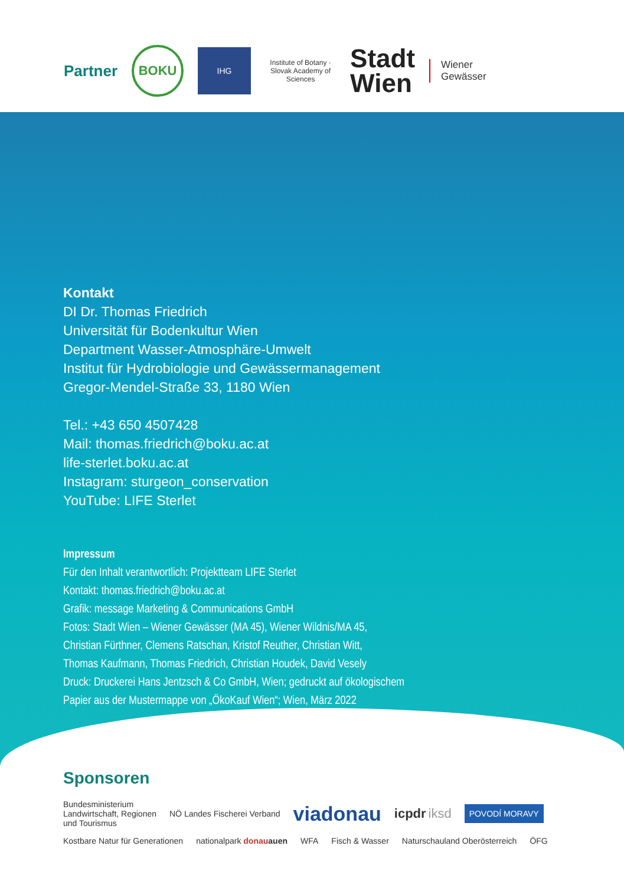Partner BOKU IHG Institute of Botany · Slovak Academy of Sciences Stadt
Wien Wiener
Gewässer
Kontakt
DI Dr. Thomas Friedrich
Universität für Bodenkultur Wien
Department Wasser-Atmosphäre-Umwelt
Institut für Hydrobiologie und Gewässermanagement
Gregor-Mendel-Straße 33, 1180 Wien
Tel.: +43 650 4507428
Mail: thomas.friedrich@boku.ac.at
life-sterlet.boku.ac.at
Instagram: sturgeon_conservation
YouTube: LIFE Sterlet
Impressum
Für den Inhalt verantwortlich: Projektteam LIFE Sterlet
Kontakt: thomas.friedrich@boku.ac.at
Grafik: message Marketing & Communications GmbH
Fotos: Stadt Wien – Wiener Gewässer (MA 45), Wiener Wildnis/MA 45,
Christian Fürthner, Clemens Ratschan, Kristof Reuther, Christian Witt,
Thomas Kaufmann, Thomas Friedrich, Christian Houdek, David Vesely
Druck: Druckerei Hans Jentzsch & Co GmbH, Wien; gedruckt auf ökologischem
Papier aus der Mustermappe von „ÖkoKauf Wien“; Wien, März 2022
Sponsoren
Bundesministerium
Landwirtschaft, Regionen
und Tourismus NÖ Landes Fischerei Verband viadonau icpdr iksd POVODÍ MORAVY
Kostbare Natur für Generationen nationalpark donau auen WFA Fisch & Wasser Naturschauland Oberösterreich ÖFG